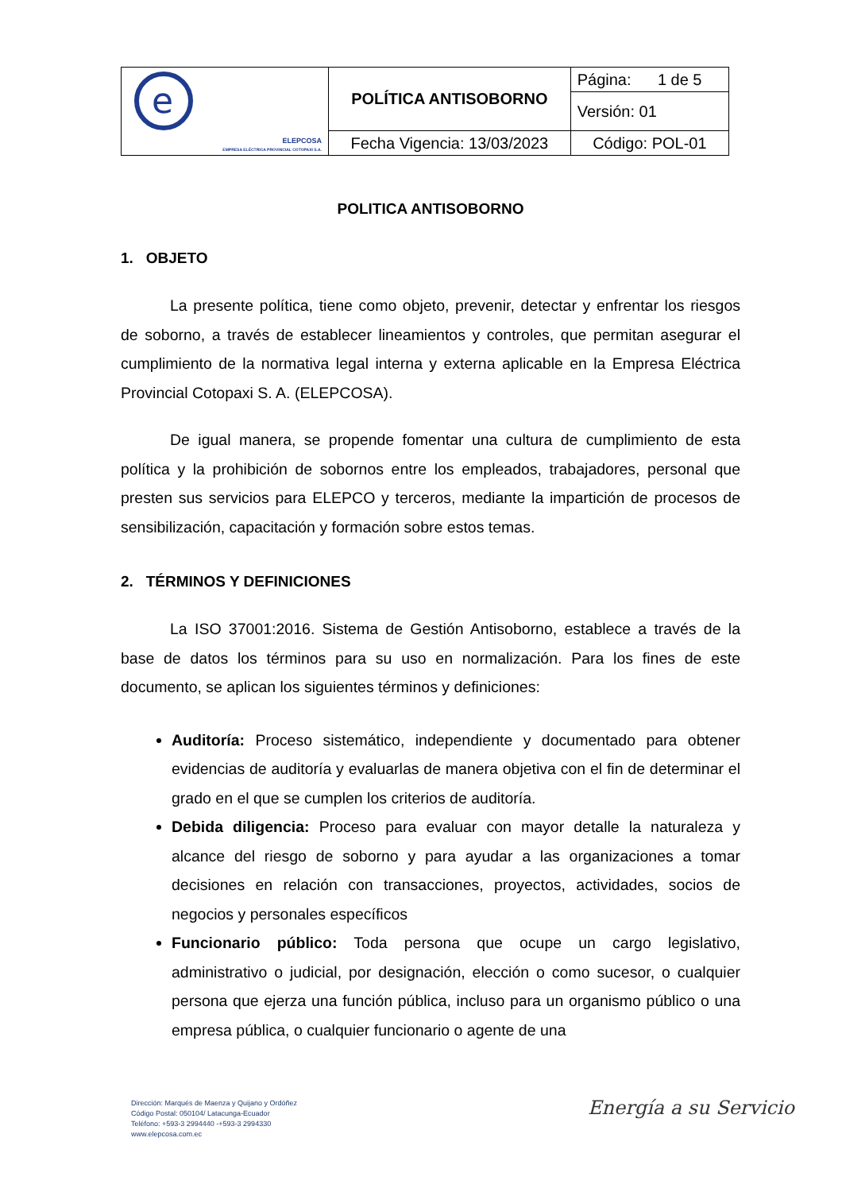| e ELEPCOSA EMPRESA ELÉCTRICA PROVINCIAL COTOPAXI S.A. | POLÍTICA ANTISOBORNO | Página: 1 de 5 |
| | | Versión: 01 |
| | Fecha Vigencia: 13/03/2023 | Código: POL-01 |
POLITICA ANTISOBORNO
1. OBJETO
La presente política, tiene como objeto, prevenir, detectar y enfrentar los riesgos de soborno, a través de establecer lineamientos y controles, que permitan asegurar el cumplimiento de la normativa legal interna y externa aplicable en la Empresa Eléctrica Provincial Cotopaxi S. A. (ELEPCOSA).
De igual manera, se propende fomentar una cultura de cumplimiento de esta política y la prohibición de sobornos entre los empleados, trabajadores, personal que presten sus servicios para ELEPCO y terceros, mediante la impartición de procesos de sensibilización, capacitación y formación sobre estos temas.
2. TÉRMINOS Y DEFINICIONES
La ISO 37001:2016. Sistema de Gestión Antisoborno, establece a través de la base de datos los términos para su uso en normalización. Para los fines de este documento, se aplican los siguientes términos y definiciones:
Auditoría: Proceso sistemático, independiente y documentado para obtener evidencias de auditoría y evaluarlas de manera objetiva con el fin de determinar el grado en el que se cumplen los criterios de auditoría.
Debida diligencia: Proceso para evaluar con mayor detalle la naturaleza y alcance del riesgo de soborno y para ayudar a las organizaciones a tomar decisiones en relación con transacciones, proyectos, actividades, socios de negocios y personales específicos
Funcionario público: Toda persona que ocupe un cargo legislativo, administrativo o judicial, por designación, elección o como sucesor, o cualquier persona que ejerza una función pública, incluso para un organismo público o una empresa pública, o cualquier funcionario o agente de una
Dirección: Marqués de Maenza y Quijano y Ordóñez
Código Postal: 050104/ Latacunga-Ecuador
Teléfono: +593-3 2994440 -+593-3 2994330
www.elepcosa.com.ec
Energía a su Servicio